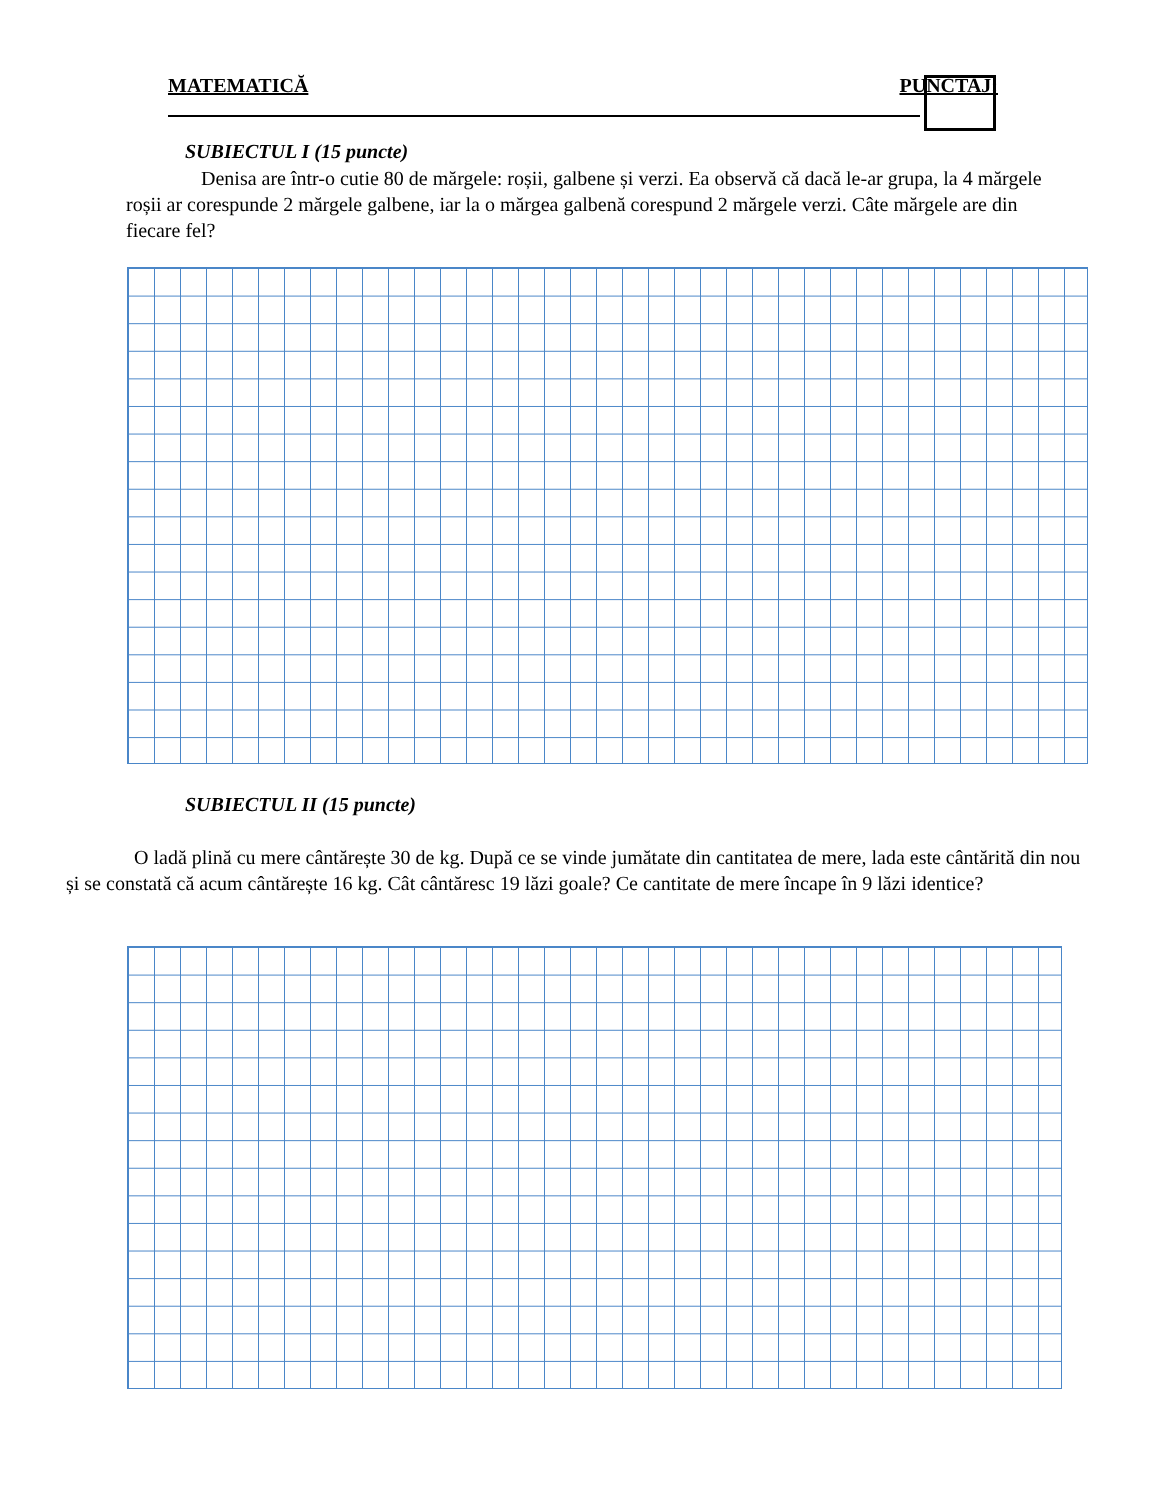MATEMATICĂ PUNCTAJ:
SUBIECTUL I (15 puncte)
Denisa are într-o cutie 80 de mărgele: roșii, galbene și verzi. Ea observă că dacă le-ar grupa, la 4 mărgele roșii ar corespunde 2 mărgele galbene, iar la o mărgea galbenă corespund 2 mărgele verzi. Câte mărgele are din fiecare fel?
SUBIECTUL II (15 puncte)
O ladă plină cu mere cântărește 30 de kg. După ce se vinde jumătate din cantitatea de mere, lada este cântărită din nou și se constată că acum cântărește 16 kg. Cât cântăresc 19 lăzi goale? Ce cantitate de mere încape în 9 lăzi identice?